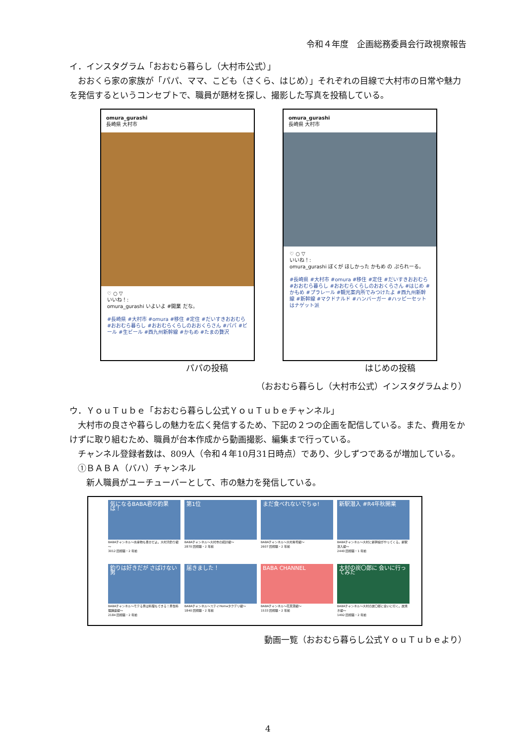令和４年度　企画総務委員会行政視察報告
イ．インスタグラム「おおむら暮らし（大村市公式）」
　おおくら家の家族が「パパ、ママ、こども（さくら、はじめ）」それぞれの目線で大村市の日常や魅力を発信するというコンセプトで、職員が題材を探し、撮影した写真を投稿している。
omura_gurashi
長崎県 大村市
♡ ○ ▽
いいね！:
omura_gurashi いよいよ #開業 だな。
#長崎県 #大村市 #omura #移住 #定住 #だいすきおおむら #おおむら暮らし #おおむらくらしのおおくらさん #パパ #ビール #生ビール #西九州新幹線 #かもめ #たまの贅沢
omura_gurashi
長崎県 大村市
♡ ○ ▽
いいね！:
omura_gurashi ぼくが ほしかった かもめ の ぷられーる。
#長崎県 #大村市 #omura #移住 #定住 #だいすきおおむら #おおむら暮らし #おおむらくらしのおおくらさん #はじめ #かもめ #プラレール #観光案内所でみつけたよ #西九州新幹線 #新幹線 #マクドナルド #ハンバーガー #ハッピーセットはナゲット派
パパの投稿 はじめの投稿
（おおむら暮らし（大村市公式）インスタグラムより）
ウ．ＹｏｕＴｕｂｅ「おおむら暮らし公式ＹｏｕＴｕｂｅチャンネル」
　大村市の良さや暮らしの魅力を広く発信するため、下記の２つの企画を配信している。また、費用をかけずに取り組むため、職員が台本作成から動画撮影、編集まで行っている。
　チャンネル登録者数は、809人（令和４年10月31日時点）であり、少しずつであるが増加している。
　①ＢＡＢＡ（バハ）チャンネル
　　新人職員がユーチューバーとして、市の魅力を発信している。
気になるBABA君の釣果は！
BABAチャンネル～水産物も豊かだよ。大村湾釣り編～
3012 回視聴・2 年前
第1位
BABAチャンネル～大村市の統計編～
2870 回視聴・2 年前
まだ食べれないでちゅ!
BABAチャンネル～大村寿司編～
2607 回視聴・2 年前
新駅潜入 #R4年秋開業
BABAチャンネル～大村に新幹線がやってくる。新駅潜入編～
2440 回視聴・1 年前
釣りは好きだが さばけない男
BABAチャンネル～モテる男は料理もできる！男性料理講座編～
2184 回視聴・2 年前
届きました！
BABAチャンネル～ステイHomeタクデリ編～
1840 回視聴・2 年前
BABA CHANNEL
BABAチャンネル～花菖蒲編～
1533 回視聴・2 年前
大村の炭〇郎に 会いに行ってみた
BABAチャンネル～大村の炭〇郎に会いに行く。炭焼き編～
1492 回視聴・2 年前
動画一覧（おおむら暮らし公式ＹｏｕＴｕｂｅより）
4